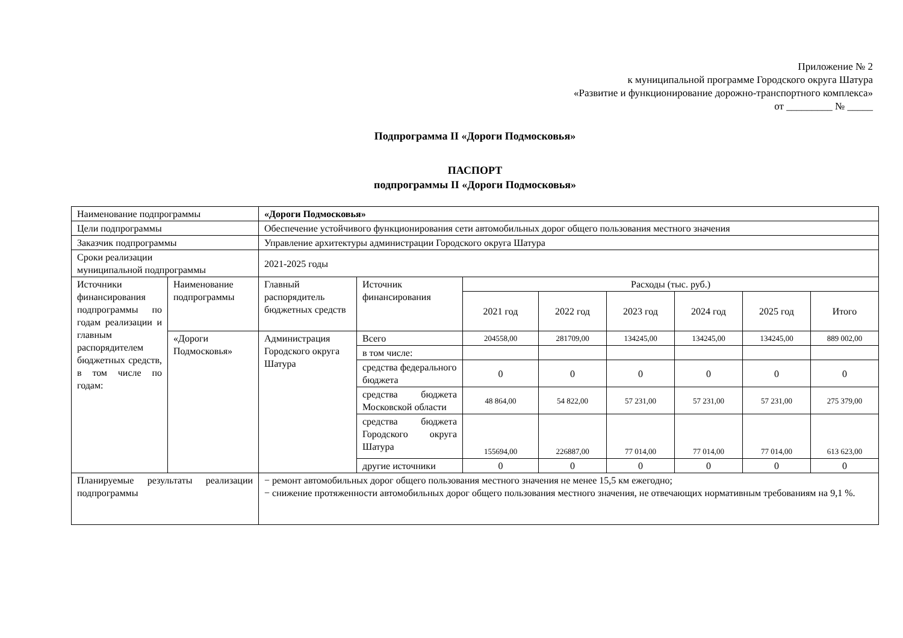Приложение № 2
к муниципальной программе Городского округа Шатура
«Развитие и функционирование дорожно-транспортного комплекса»
от _________ № _____
Подпрограмма II «Дороги Подмосковья»
ПАСПОРТ
подпрограммы II «Дороги Подмосковья»
| Наименование подпрограммы | | «Дороги Подмосковья» | | | | | | | |
| Цели подпрограммы | | Обеспечение устойчивого функционирования сети автомобильных дорог общего пользования местного значения | | | | | | | |
| Заказчик подпрограммы | | Управление архитектуры администрации Городского округа Шатура | | | | | | | |
| Сроки реализации муниципальной подпрограммы | | 2021-2025 годы | | | | | | | |
| Источники финансирования подпрограммы по годам реализации и главным распорядителем бюджетных средств, в том числе по годам: | Наименование подпрограммы | Главный распорядитель бюджетных средств | Источник финансирования | Расходы (тыс. руб.) | | | | | |
| | | | | 2021 год | 2022 год | 2023 год | 2024 год | 2025 год | Итого |
| | «Дороги Подмосковья» | Администрация Городского округа Шатура | Всего | 204558,00 | 281709,00 | 134245,00 | 134245,00 | 134245,00 | 889 002,00 |
| | | | в том числе: | | | | | | |
| | | | средства федерального бюджета | 0 | 0 | 0 | 0 | 0 | 0 |
| | | | средства бюджета Московской области | 48 864,00 | 54 822,00 | 57 231,00 | 57 231,00 | 57 231,00 | 275 379,00 |
| | | | средства бюджета Городского округа Шатура | 155694,00 | 226887,00 | 77 014,00 | 77 014,00 | 77 014,00 | 613 623,00 |
| | | | другие источники | 0 | 0 | 0 | 0 | 0 | 0 |
| Планируемые результаты реализации подпрограммы | | − ремонт автомобильных дорог общего пользования местного значения не менее 15,5 км ежегодно; − снижение протяженности автомобильных дорог общего пользования местного значения, не отвечающих нормативным требованиям на 9,1 %. | | | | | | | |